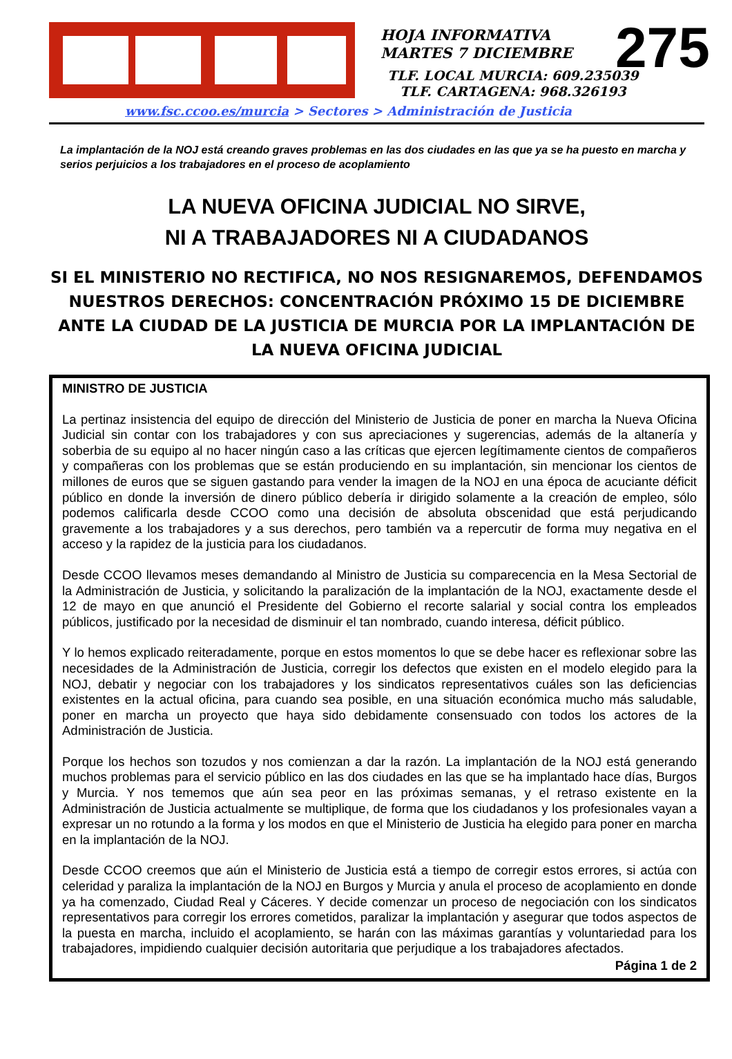HOJA INFORMATIVA
MARTES 7 DICIEMBRE
275
TLF. LOCAL MURCIA: 609.235039
TLF. CARTAGENA: 968.326193
www.fsc.ccoo.es/murcia > Sectores > Administración de Justicia
La implantación de la NOJ está creando graves problemas en las dos ciudades en las que ya se ha puesto en marcha y serios perjuicios a los trabajadores en el proceso de acoplamiento
LA NUEVA OFICINA JUDICIAL NO SIRVE,
NI A TRABAJADORES NI A CIUDADANOS
SI EL MINISTERIO NO RECTIFICA, NO NOS RESIGNAREMOS, DEFENDAMOS NUESTROS DERECHOS: CONCENTRACIÓN PRÓXIMO 15 DE DICIEMBRE ANTE LA CIUDAD DE LA JUSTICIA DE MURCIA POR LA IMPLANTACIÓN DE LA NUEVA OFICINA JUDICIAL
MINISTRO DE JUSTICIA
La pertinaz insistencia del equipo de dirección del Ministerio de Justicia de poner en marcha la Nueva Oficina Judicial sin contar con los trabajadores y con sus apreciaciones y sugerencias, además de la altanería y soberbia de su equipo al no hacer ningún caso a las críticas que ejercen legítimamente cientos de compañeros y compañeras con los problemas que se están produciendo en su implantación, sin mencionar los cientos de millones de euros que se siguen gastando para vender la imagen de la NOJ en una época de acuciante déficit público en donde la inversión de dinero público debería ir dirigido solamente a la creación de empleo, sólo podemos calificarla desde CCOO como una decisión de absoluta obscenidad que está perjudicando gravemente a los trabajadores y a sus derechos, pero también va a repercutir de forma muy negativa en el acceso y la rapidez de la justicia para los ciudadanos.
Desde CCOO llevamos meses demandando al Ministro de Justicia su comparecencia en la Mesa Sectorial de la Administración de Justicia, y solicitando la paralización de la implantación de la NOJ, exactamente desde el 12 de mayo en que anunció el Presidente del Gobierno el recorte salarial y social contra los empleados públicos, justificado por la necesidad de disminuir el tan nombrado, cuando interesa, déficit público.
Y lo hemos explicado reiteradamente, porque en estos momentos lo que se debe hacer es reflexionar sobre las necesidades de la Administración de Justicia, corregir los defectos que existen en el modelo elegido para la NOJ, debatir y negociar con los trabajadores y los sindicatos representativos cuáles son las deficiencias existentes en la actual oficina, para cuando sea posible, en una situación económica mucho más saludable, poner en marcha un proyecto que haya sido debidamente consensuado con todos los actores de la Administración de Justicia.
Porque los hechos son tozudos y nos comienzan a dar la razón. La implantación de la NOJ está generando muchos problemas para el servicio público en las dos ciudades en las que se ha implantado hace días, Burgos y Murcia. Y nos tememos que aún sea peor en las próximas semanas, y el retraso existente en la Administración de Justicia actualmente se multiplique, de forma que los ciudadanos y los profesionales vayan a expresar un no rotundo a la forma y los modos en que el Ministerio de Justicia ha elegido para poner en marcha en la implantación de la NOJ.
Desde CCOO creemos que aún el Ministerio de Justicia está a tiempo de corregir estos errores, si actúa con celeridad y paraliza la implantación de la NOJ en Burgos y Murcia y anula el proceso de acoplamiento en donde ya ha comenzado, Ciudad Real y Cáceres. Y decide comenzar un proceso de negociación con los sindicatos representativos para corregir los errores cometidos, paralizar la implantación y asegurar que todos aspectos de la puesta en marcha, incluido el acoplamiento, se harán con las máximas garantías y voluntariedad para los trabajadores, impidiendo cualquier decisión autoritaria que perjudique a los trabajadores afectados.
Página 1 de 2